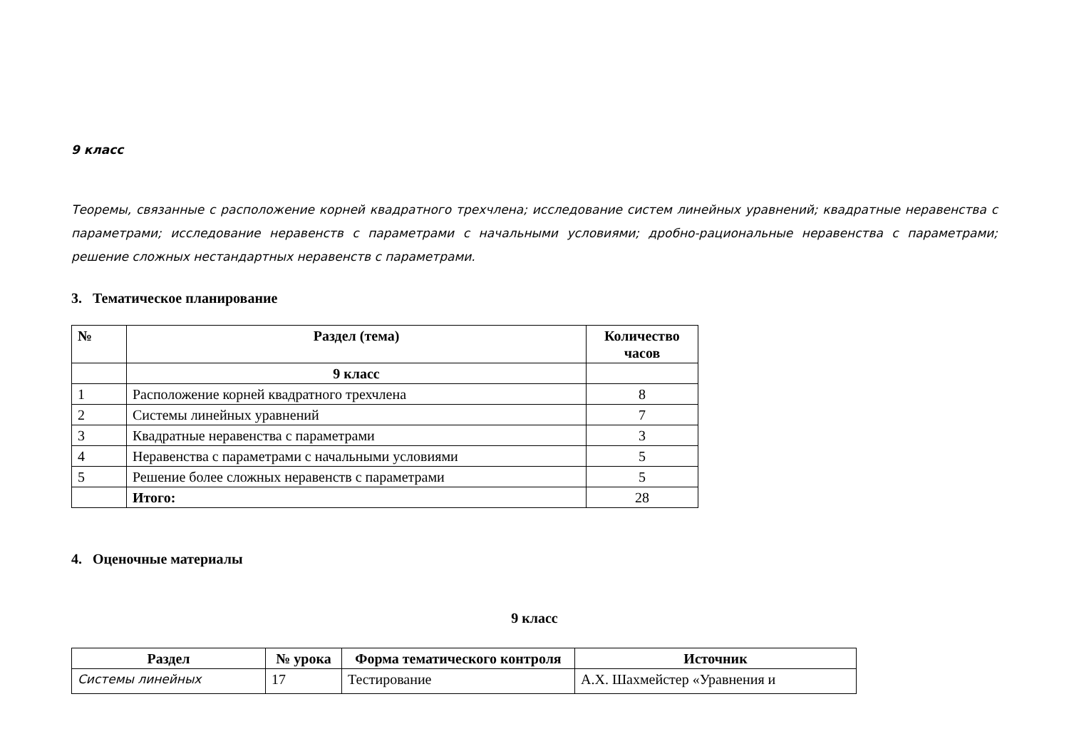9 класс
Теоремы, связанные с расположение корней квадратного трехчлена; исследование систем линейных уравнений; квадратные неравенства с параметрами; исследование неравенств с параметрами с начальными условиями; дробно-рациональные неравенства с параметрами; решение сложных нестандартных неравенств с параметрами.
3. Тематическое планирование
| № | Раздел (тема) | Количество часов |
| --- | --- | --- |
| | 9 класс | |
| 1 | Расположение корней квадратного трехчлена | 8 |
| 2 | Системы линейных уравнений | 7 |
| 3 | Квадратные неравенства с параметрами | 3 |
| 4 | Неравенства с параметрами с начальными условиями | 5 |
| 5 | Решение более сложных неравенств с параметрами | 5 |
| | Итого: | 28 |
4. Оценочные материалы
9 класс
| Раздел | № урока | Форма тематического контроля | Источник |
| --- | --- | --- | --- |
| Системы линейных | 17 | Тестирование | А.Х. Шахмейстер «Уравнения и |